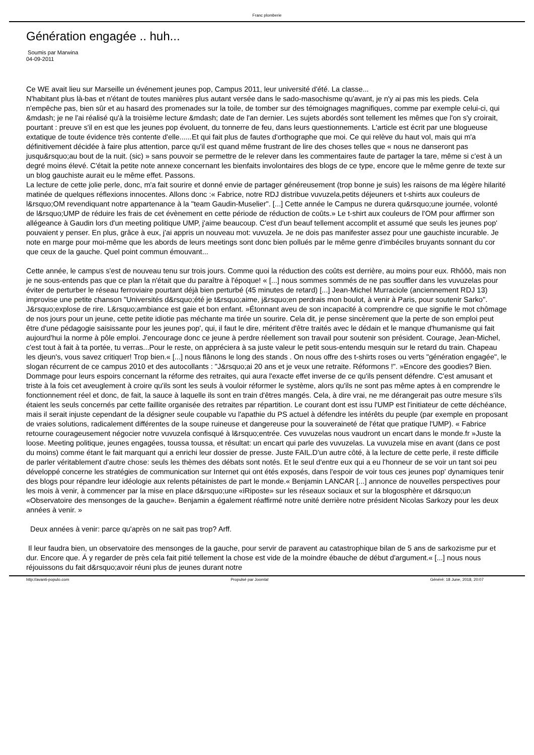Franc plomberie
Génération engagée .. huh...
Soumis par Marwina
04-09-2011
Ce WE avait lieu sur Marseille un événement jeunes pop, Campus 2011, leur université d'été. La classe...
N'habitant plus là-bas et n'étant de toutes manières plus autant versée dans le sado-masochisme qu'avant, je n'y ai pas mis les pieds. Cela n'empêche pas, bien sûr et au hasard des promenades sur la toile, de tomber sur des témoignages magnifiques, comme par exemple celui-ci, qui &mdash; je ne l'ai réalisé qu'à la troisième lecture &mdash; date de l'an dernier. Les sujets abordés sont tellement les mêmes que l'on s'y croirait, pourtant : preuve s'il en est que les jeunes pop évoluent, du tonnerre de feu, dans leurs questionnements. L'article est écrit par une blogueuse extatique de toute évidence très contente d'elle......Et qui fait plus de fautes d'orthographe que moi. Ce qui relève du haut vol, mais qui m'a définitivement décidée à faire plus attention, parce qu'il est quand même frustrant de lire des choses telles que « nous ne danseront pas jusqu&rsquo;au bout de la nuit. (sic) » sans pouvoir se permettre de le relever dans les commentaires faute de partager la tare, même si c'est à un degré moins élevé. C'était la petite note annexe concernant les bienfaits involontaires des blogs de ce type, encore que le même genre de texte sur un blog gauchiste aurait eu le même effet. Passons.
La lecture de cette jolie perle, donc, m'a fait sourire et donné envie de partager généreusement (trop bonne je suis) les raisons de ma légère hilarité matinée de quelques réflexions innocentes. Allons donc :« Fabrice, notre RDJ distribue vuvuzela,petits déjeuners et t-shirts aux couleurs de l&rsquo;OM revendiquant notre appartenance à la "team Gaudin-Muselier". [...] Cette année le Campus ne durera qu&rsquo;une journée, volonté de l&rsquo;UMP de réduire les frais de cet évènement en cette période de réduction de coûts.» Le t-shirt aux couleurs de l'OM pour affirmer son allégeance à Gaudin lors d'un meeting politique UMP, j'aime beaucoup. C'est d'un beauf tellement accomplit et assumé que seuls les jeunes pop' pouvaient y penser. En plus, grâce à eux, j'ai appris un nouveau mot: vuvuzela. Je ne dois pas manifester assez pour une gauchiste incurable. Je note en marge pour moi-même que les abords de leurs meetings sont donc bien pollués par le même genre d'imbéciles bruyants sonnant du cor que ceux de la gauche. Quel point commun émouvant...
Cette année, le campus s'est de nouveau tenu sur trois jours. Comme quoi la réduction des coûts est derrière, au moins pour eux. Rhôôô, mais non je ne sous-entends pas que ce plan la n'était que du paraître à l'époque! « [...] nous sommes sommés de ne pas souffler dans les vuvuzelas pour éviter de perturber le réseau ferroviaire pourtant déjà bien perturbé (45 minutes de retard) [...] Jean-Michel Murraciole (anciennement RDJ 13) improvise une petite chanson "Universités d&rsquo;été je t&rsquo;aime, j&rsquo;en perdrais mon boulot, à venir à Paris, pour soutenir Sarko". J&rsquo;explose de rire. L&rsquo;ambiance est gaie et bon enfant. »Étonnant aveu de son incapacité à comprendre ce que signifie le mot chômage de nos jours pour un jeune, cette petite idiotie pas méchante ma tirée un sourire. Cela dit, je pense sincèrement que la perte de son emploi peut être d'une pédagogie saisissante pour les jeunes pop', qui, il faut le dire, méritent d'être traités avec le dédain et le manque d'humanisme qui fait aujourd'hui la norme à pôle emploi. J'encourage donc ce jeune à perdre réellement son travail pour soutenir son président. Courage, Jean-Michel, c'est tout à fait à ta portée, tu verras...Pour le reste, on appréciera à sa juste valeur le petit sous-entendu mesquin sur le retard du train. Chapeau les djeun's, vous savez critiquer! Trop bien.« [...] nous flânons le long des stands . On nous offre des t-shirts roses ou verts "génération engagée", le slogan récurrent de ce campus 2010 et des autocollants : "J&rsquo;ai 20 ans et je veux une retraite. Réformons !". »Encore des goodies? Bien. Dommage pour leurs espoirs concernant la réforme des retraites, qui aura l'exacte effet inverse de ce qu'ils pensent défendre. C'est amusant et triste à la fois cet aveuglement à croire qu'ils sont les seuls à vouloir réformer le système, alors qu'ils ne sont pas même aptes à en comprendre le fonctionnement réel et donc, de fait, la sauce à laquelle ils sont en train d'êtres mangés. Cela, à dire vrai, ne me dérangerait pas outre mesure s'ils étaient les seuls concernés par cette faillite organisée des retraites par répartition. Le courant dont est issu l'UMP est l'initiateur de cette déchéance, mais il serait injuste cependant de la désigner seule coupable vu l'apathie du PS actuel à défendre les intérêts du peuple (par exemple en proposant de vraies solutions, radicalement différentes de la soupe ruineuse et dangereuse pour la souveraineté de l'état que pratique l'UMP). « Fabrice retourne courageusement négocier notre vuvuzela confisqué à l&rsquo;entrée. Ces vuvuzelas nous vaudront un encart dans le monde.fr »Juste la loose. Meeting politique, jeunes engagées, toussa toussa, et résultat: un encart qui parle des vuvuzelas. La vuvuzela mise en avant (dans ce post du moins) comme étant le fait marquant qui a enrichi leur dossier de presse. Juste FAIL.D'un autre côté, à la lecture de cette perle, il reste difficile de parler véritablement d'autre chose: seuls les thèmes des débats sont notés. Et le seul d'entre eux qui a eu l'honneur de se voir un tant soi peu développé concerne les stratégies de communication sur Internet qui ont étés exposés, dans l'espoir de voir tous ces jeunes pop' dynamiques tenir des blogs pour répandre leur idéologie aux relents pétainistes de part le monde.« Benjamin LANCAR [...] annonce de nouvelles perspectives pour les mois à venir, à commencer par la mise en place d&rsquo;une «iRiposte» sur les réseaux sociaux et sur la blogosphère et d&rsquo;un «Observatoire des mensonges de la gauche». Benjamin a également réaffirmé notre unité derrière notre président Nicolas Sarkozy pour les deux années à venir. »
Deux années à venir: parce qu'après on ne sait pas trop? Arff.
Il leur faudra bien, un observatoire des mensonges de la gauche, pour servir de paravent au catastrophique bilan de 5 ans de sarkozisme pur et dur. Encore que. Á y regarder de près cela fait pitié tellement la chose est vide de la moindre ébauche de début d'argument.« [...] nous nous réjouissons du fait d&rsquo;avoir réuni plus de jeunes durant notre
http://avanti-populo.com Propulsé par Joomla! Généré: 18 June, 2018, 20:07